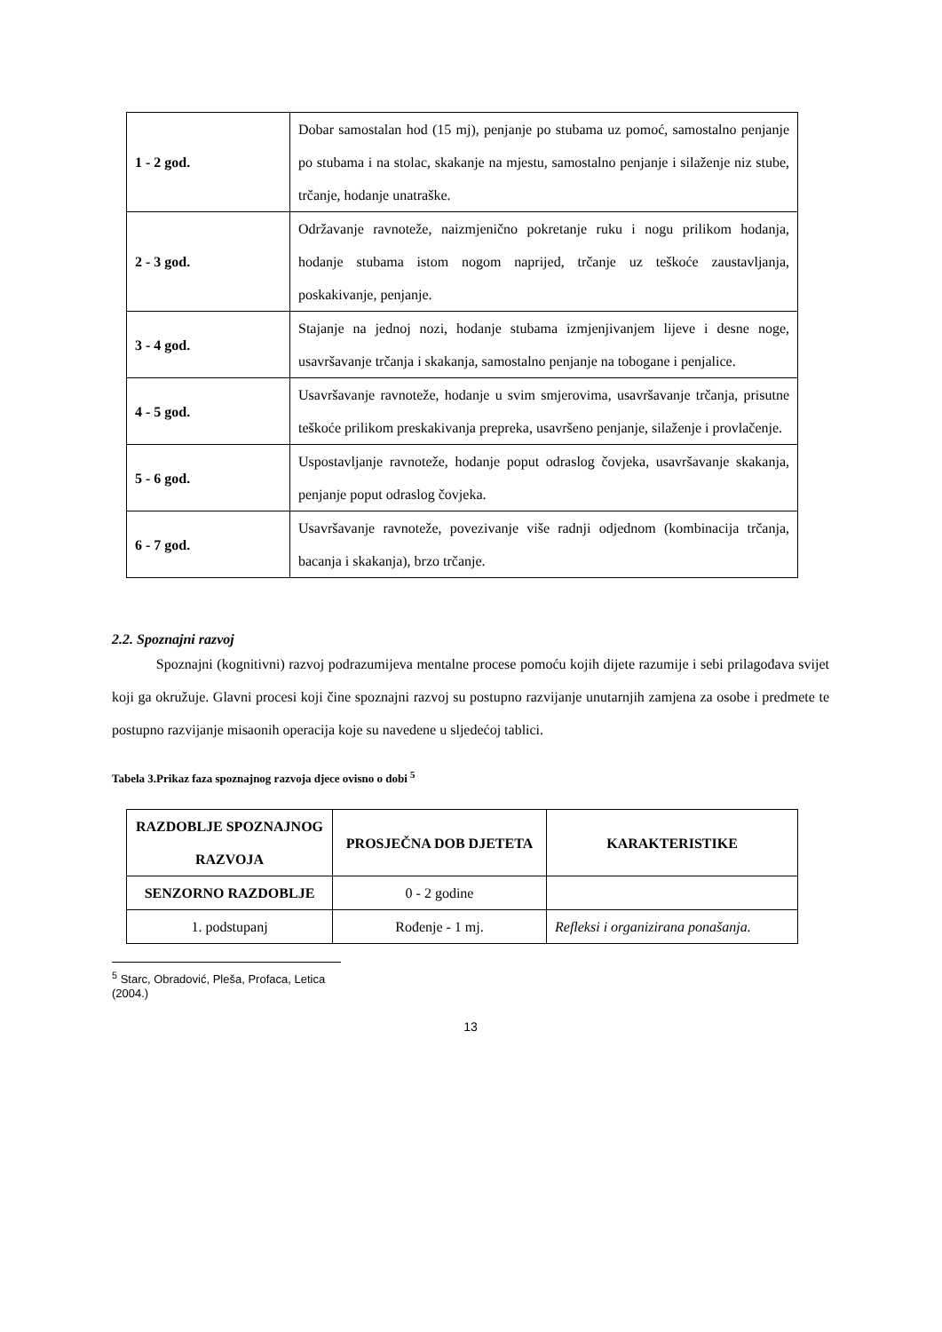| 1 - 2 god. | Dobar samostalan hod (15 mj), penjanje po stubama uz pomoć, samostalno penjanje po stubama i na stolac, skakanje na mjestu, samostalno penjanje i silaženje niz stube, trčanje, hodanje unatraške. |
| 2 - 3 god. | Održavanje ravnoteže, naizmjenično pokretanje ruku i nogu prilikom hodanja, hodanje stubama istom nogom naprijed, trčanje uz teškoće zaustavljanja, poskakivanje, penjanje. |
| 3 - 4 god. | Stajanje na jednoj nozi, hodanje stubama izmjenjivanjem lijeve i desne noge, usavršavanje trčanja i skakanja, samostalno penjanje na tobogane i penjalice. |
| 4 - 5 god. | Usavršavanje ravnoteže, hodanje u svim smjerovima, usavršavanje trčanja, prisutne teškoće prilikom preskakivanja prepreka, usavršeno penjanje, silaženje i provlačenje. |
| 5 - 6 god. | Uspostavljanje ravnoteže, hodanje poput odraslog čovjeka, usavršavanje skakanja, penjanje poput odraslog čovjeka. |
| 6 - 7 god. | Usavršavanje ravnoteže, povezivanje više radnji odjednom (kombinacija trčanja, bacanja i skakanja), brzo trčanje. |
2.2. Spoznajni razvoj
Spoznajni (kognitivni) razvoj podrazumijeva mentalne procese pomoću kojih dijete razumije i sebi prilagođava svijet koji ga okružuje. Glavni procesi koji čine spoznajni razvoj su postupno razvijanje unutarnjih zamjena za osobe i predmete te postupno razvijanje misaonih operacija koje su navedene u sljedećoj tablici.
Tabela 3.Prikaz faza spoznajnog razvoja djece ovisno o dobi <sup>5</sup>
| RAZDOBLJE SPOZNAJNOG RAZVOJA | PROSJEČNA DOB DJETETA | KARAKTERISTIKE |
| --- | --- | --- |
| SENZORNO RAZDOBLJE | 0 - 2 godine | |
| 1. podstupanj | Rođenje - 1 mj. | Refleksi i organizirana ponašanja. |
<sup>5</sup> Starc, Obradović, Pleša, Profaca, Letica (2004.)
13